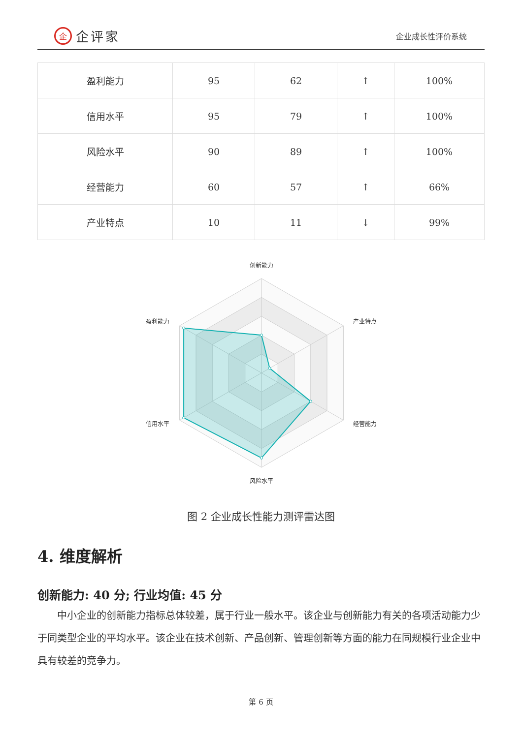企企评家
企业成长性评价系统
| 盈利能力 | 95 | 62 | ↑ | 100% |
| 信用水平 | 95 | 79 | ↑ | 100% |
| 风险水平 | 90 | 89 | ↑ | 100% |
| 经营能力 | 60 | 57 | ↑ | 66% |
| 产业特点 | 10 | 11 | ↓ | 99% |
创新能力
产业特点
经营能力
风险水平
信用水平
盈利能力
图 2 企业成长性能力测评雷达图
4. 维度解析
创新能力: 40 分; 行业均值: 45 分
中小企业的创新能力指标总体较差，属于行业一般水平。该企业与创新能力有关的各项活动能力少于同类型企业的平均水平。该企业在技术创新、产品创新、管理创新等方面的能力在同规模行业企业中具有较差的竞争力。
第 6 页